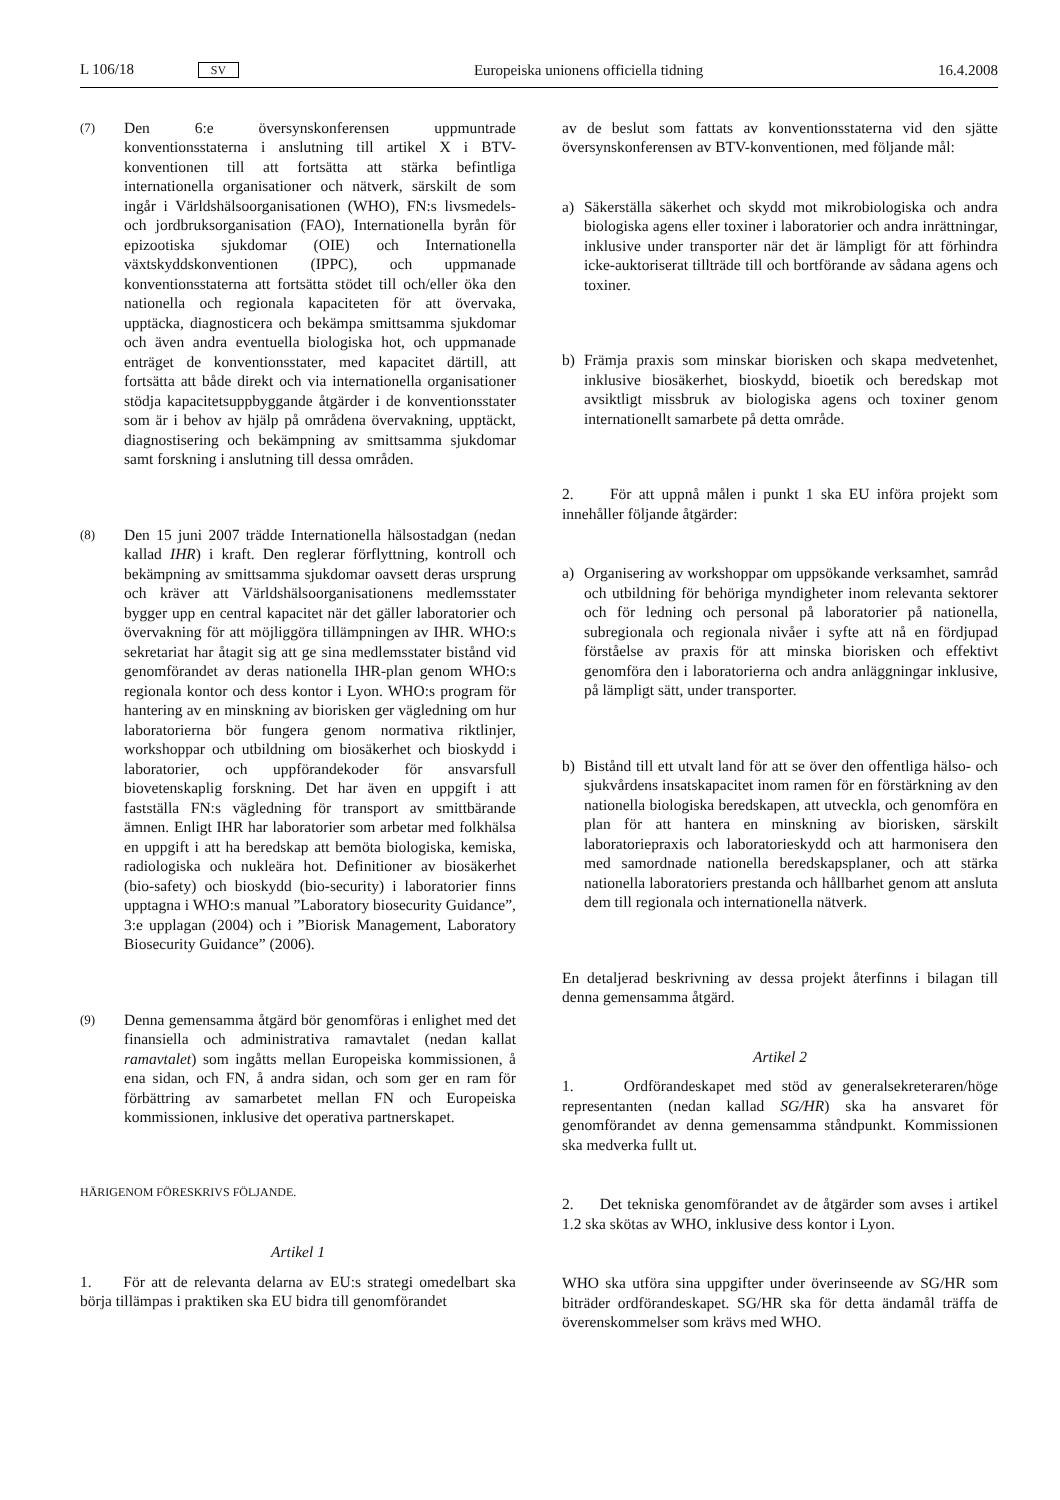L 106/18 SV Europeiska unionens officiella tidning 16.4.2008
(7)
Den 6:e översynskonferensen uppmuntrade konventionsstaterna i anslutning till artikel X i BTV-konventionen till att fortsätta att stärka befintliga internationella organisationer och nätverk, särskilt de som ingår i Världshälsoorganisationen (WHO), FN:s livsmedels- och jordbruksorganisation (FAO), Internationella byrån för epizootiska sjukdomar (OIE) och Internationella växtskyddskonventionen (IPPC), och uppmanade konventionsstaterna att fortsätta stödet till och/eller öka den nationella och regionala kapaciteten för att övervaka, upptäcka, diagnosticera och bekämpa smittsamma sjukdomar och även andra eventuella biologiska hot, och uppmanade enträget de konventionsstater, med kapacitet därtill, att fortsätta att både direkt och via internationella organisationer stödja kapacitetsuppbyggande åtgärder i de konventionsstater som är i behov av hjälp på områdena övervakning, upptäckt, diagnostisering och bekämpning av smittsamma sjukdomar samt forskning i anslutning till dessa områden.
(8)
Den 15 juni 2007 trädde Internationella hälsostadgan (nedan kallad IHR) i kraft. Den reglerar förflyttning, kontroll och bekämpning av smittsamma sjukdomar oavsett deras ursprung och kräver att Världshälsoorganisationens medlemsstater bygger upp en central kapacitet när det gäller laboratorier och övervakning för att möjliggöra tillämpningen av IHR. WHO:s sekretariat har åtagit sig att ge sina medlemsstater bistånd vid genomförandet av deras nationella IHR-plan genom WHO:s regionala kontor och dess kontor i Lyon. WHO:s program för hantering av en minskning av biorisken ger vägledning om hur laboratorierna bör fungera genom normativa riktlinjer, workshoppar och utbildning om biosäkerhet och bioskydd i laboratorier, och uppförandekoder för ansvarsfull biovetenskaplig forskning. Det har även en uppgift i att fastställa FN:s vägledning för transport av smittbärande ämnen. Enligt IHR har laboratorier som arbetar med folkhälsa en uppgift i att ha beredskap att bemöta biologiska, kemiska, radiologiska och nukleära hot. Definitioner av biosäkerhet (bio-safety) och bioskydd (bio-security) i laboratorier finns upptagna i WHO:s manual ”Laboratory biosecurity Guidance”, 3:e upplagan (2004) och i ”Biorisk Management, Laboratory Biosecurity Guidance” (2006).
(9)
Denna gemensamma åtgärd bör genomföras i enlighet med det finansiella och administrativa ramavtalet (nedan kallat ramavtalet) som ingåtts mellan Europeiska kommissionen, å ena sidan, och FN, å andra sidan, och som ger en ram för förbättring av samarbetet mellan FN och Europeiska kommissionen, inklusive det operativa partnerskapet.
HÄRIGENOM FÖRESKRIVS FÖLJANDE.
Artikel 1
1. För att de relevanta delarna av EU:s strategi omedelbart ska börja tillämpas i praktiken ska EU bidra till genomförandet
av de beslut som fattats av konventionsstaterna vid den sjätte översynskonferensen av BTV-konventionen, med följande mål:
a) Säkerställa säkerhet och skydd mot mikrobiologiska och andra biologiska agens eller toxiner i laboratorier och andra inrättningar, inklusive under transporter när det är lämpligt för att förhindra icke-auktoriserat tillträde till och bortförande av sådana agens och toxiner.
b) Främja praxis som minskar biorisken och skapa medvetenhet, inklusive biosäkerhet, bioskydd, bioetik och beredskap mot avsiktligt missbruk av biologiska agens och toxiner genom internationellt samarbete på detta område.
2. För att uppnå målen i punkt 1 ska EU införa projekt som innehåller följande åtgärder:
a) Organisering av workshoppar om uppsökande verksamhet, samråd och utbildning för behöriga myndigheter inom relevanta sektorer och för ledning och personal på laboratorier på nationella, subregionala och regionala nivåer i syfte att nå en fördjupad förståelse av praxis för att minska biorisken och effektivt genomföra den i laboratorierna och andra anläggningar inklusive, på lämpligt sätt, under transporter.
b) Bistånd till ett utvalt land för att se över den offentliga hälso- och sjukvårdens insatskapacitet inom ramen för en förstärkning av den nationella biologiska beredskapen, att utveckla, och genomföra en plan för att hantera en minskning av biorisken, särskilt laboratoriepraxis och laboratorieskydd och att harmonisera den med samordnade nationella beredskapsplaner, och att stärka nationella laboratoriers prestanda och hållbarhet genom att ansluta dem till regionala och internationella nätverk.
En detaljerad beskrivning av dessa projekt återfinns i bilagan till denna gemensamma åtgärd.
Artikel 2
1. Ordförandeskapet med stöd av generalsekreteraren/höge representanten (nedan kallad SG/HR) ska ha ansvaret för genomförandet av denna gemensamma ståndpunkt. Kommissionen ska medverka fullt ut.
2. Det tekniska genomförandet av de åtgärder som avses i artikel 1.2 ska skötas av WHO, inklusive dess kontor i Lyon.
WHO ska utföra sina uppgifter under överinseende av SG/HR som biträder ordförandeskapet. SG/HR ska för detta ändamål träffa de överenskommelser som krävs med WHO.